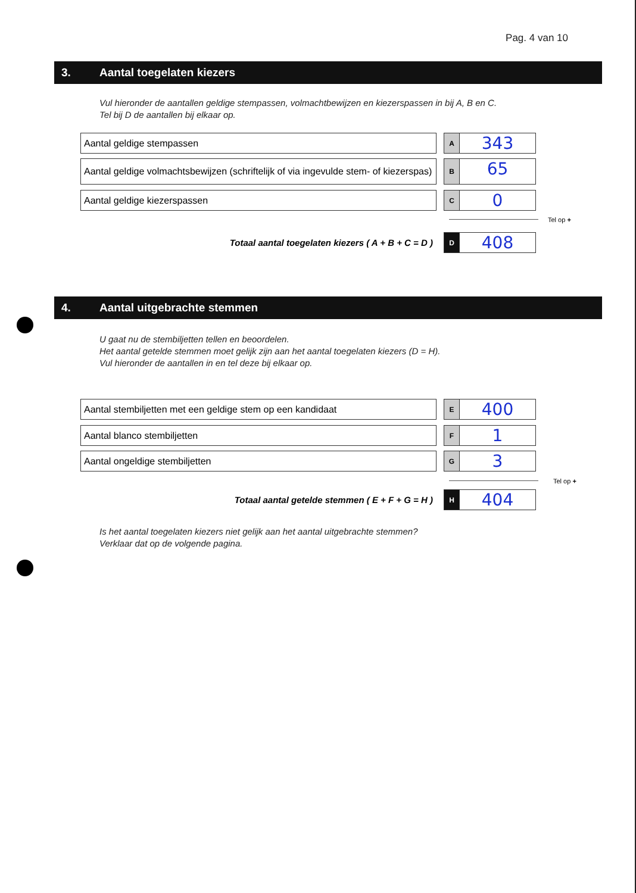Pag. 4 van 10
3. Aantal toegelaten kiezers
Vul hieronder de aantallen geldige stempassen, volmachtbewijzen en kiezerspassen in bij A, B en C.
Tel bij D de aantallen bij elkaar op.
Aantal geldige stempassen
A
343
Aantal geldige volmachtsbewijzen (schriftelijk of via ingevulde stem- of kiezerspas)
B
65
Aantal geldige kiezerspassen
C
0
Tel op +
Totaal aantal toegelaten kiezers ( A + B + C = D )
D
408
4. Aantal uitgebrachte stemmen
U gaat nu de stembiljetten tellen en beoordelen.
Het aantal getelde stemmen moet gelijk zijn aan het aantal toegelaten kiezers (D = H).
Vul hieronder de aantallen in en tel deze bij elkaar op.
Aantal stembiljetten met een geldige stem op een kandidaat
E
400
Aantal blanco stembiljetten
F
1
Aantal ongeldige stembiljetten
G
3
Tel op +
Totaal aantal getelde stemmen ( E + F + G = H )
H
404
Is het aantal toegelaten kiezers niet gelijk aan het aantal uitgebrachte stemmen?
Verklaar dat op de volgende pagina.